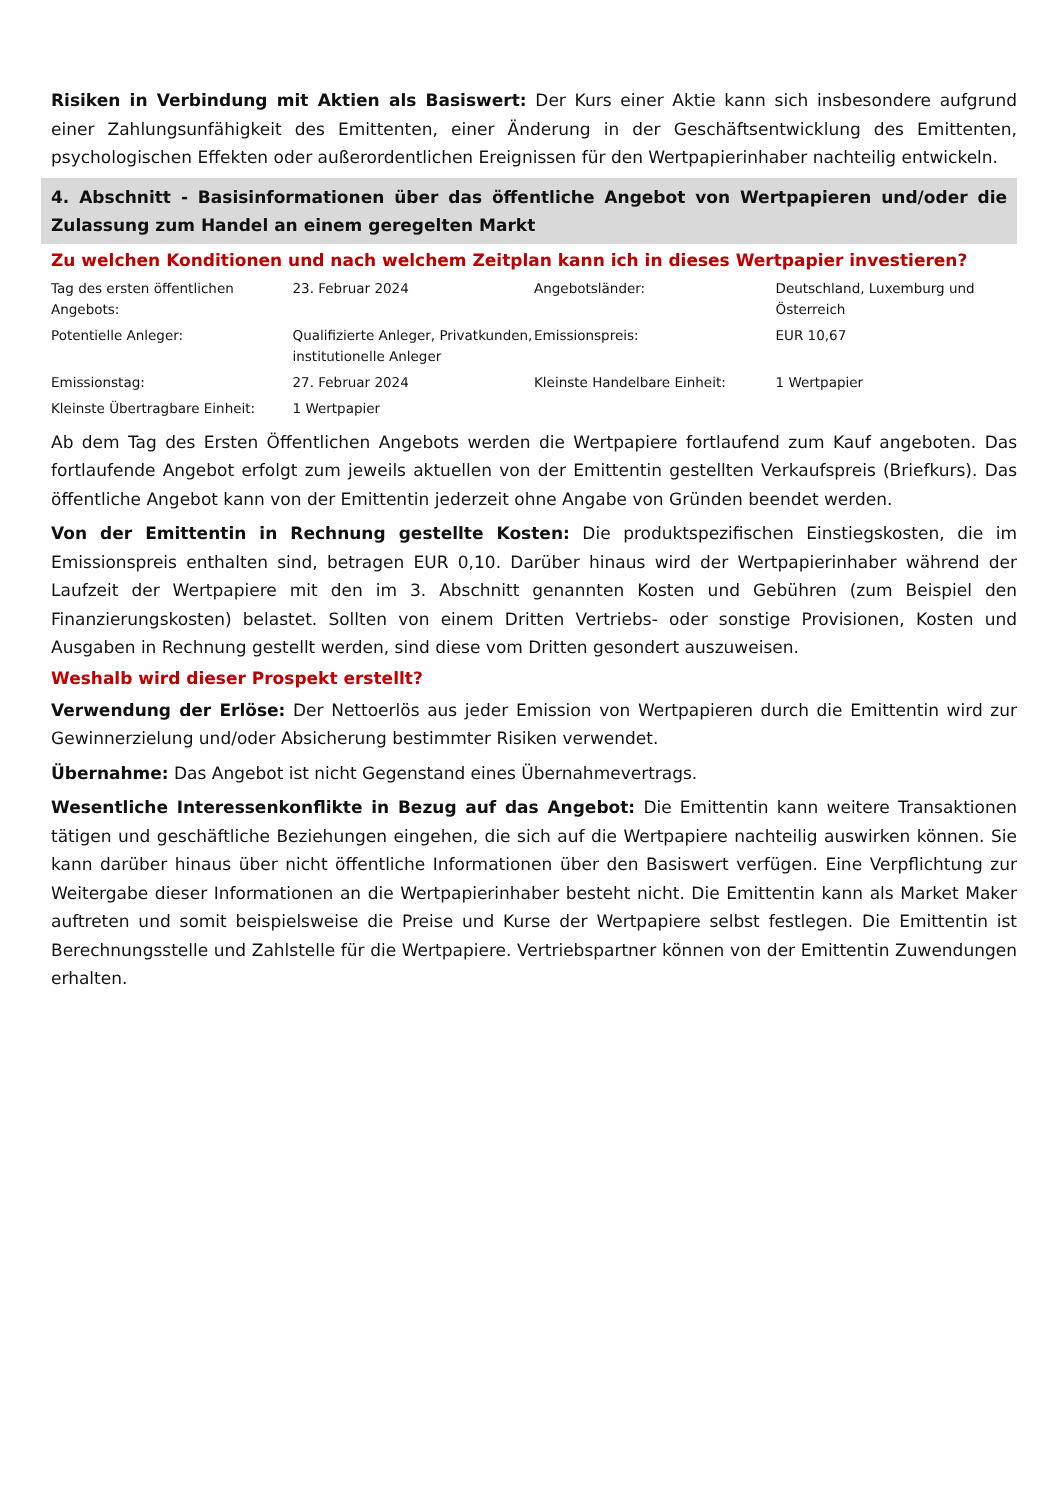Risiken in Verbindung mit Aktien als Basiswert: Der Kurs einer Aktie kann sich insbesondere aufgrund einer Zahlungsunfähigkeit des Emittenten, einer Änderung in der Geschäftsentwicklung des Emittenten, psychologischen Effekten oder außerordentlichen Ereignissen für den Wertpapierinhaber nachteilig entwickeln.
4. Abschnitt - Basisinformationen über das öffentliche Angebot von Wertpapieren und/oder die Zulassung zum Handel an einem geregelten Markt
Zu welchen Konditionen und nach welchem Zeitplan kann ich in dieses Wertpapier investieren?
| Tag des ersten öffentlichen Angebots: | 23. Februar 2024 | Angebotsländer: | Deutschland, Luxemburg und Österreich |
| Potentielle Anleger: | Qualifizierte Anleger, Privatkunden, institutionelle Anleger | Emissionspreis: | EUR 10,67 |
| Emissionstag: | 27. Februar 2024 | Kleinste Handelbare Einheit: | 1 Wertpapier |
| Kleinste Übertragbare Einheit: | 1 Wertpapier | | |
Ab dem Tag des Ersten Öffentlichen Angebots werden die Wertpapiere fortlaufend zum Kauf angeboten. Das fortlaufende Angebot erfolgt zum jeweils aktuellen von der Emittentin gestellten Verkaufspreis (Briefkurs). Das öffentliche Angebot kann von der Emittentin jederzeit ohne Angabe von Gründen beendet werden.
Von der Emittentin in Rechnung gestellte Kosten: Die produktspezifischen Einstiegskosten, die im Emissionspreis enthalten sind, betragen EUR 0,10. Darüber hinaus wird der Wertpapierinhaber während der Laufzeit der Wertpapiere mit den im 3. Abschnitt genannten Kosten und Gebühren (zum Beispiel den Finanzierungskosten) belastet. Sollten von einem Dritten Vertriebs- oder sonstige Provisionen, Kosten und Ausgaben in Rechnung gestellt werden, sind diese vom Dritten gesondert auszuweisen.
Weshalb wird dieser Prospekt erstellt?
Verwendung der Erlöse: Der Nettoerlös aus jeder Emission von Wertpapieren durch die Emittentin wird zur Gewinnerzielung und/oder Absicherung bestimmter Risiken verwendet.
Übernahme: Das Angebot ist nicht Gegenstand eines Übernahmevertrags.
Wesentliche Interessenkonflikte in Bezug auf das Angebot: Die Emittentin kann weitere Transaktionen tätigen und geschäftliche Beziehungen eingehen, die sich auf die Wertpapiere nachteilig auswirken können. Sie kann darüber hinaus über nicht öffentliche Informationen über den Basiswert verfügen. Eine Verpflichtung zur Weitergabe dieser Informationen an die Wertpapierinhaber besteht nicht. Die Emittentin kann als Market Maker auftreten und somit beispielsweise die Preise und Kurse der Wertpapiere selbst festlegen. Die Emittentin ist Berechnungsstelle und Zahlstelle für die Wertpapiere. Vertriebspartner können von der Emittentin Zuwendungen erhalten.